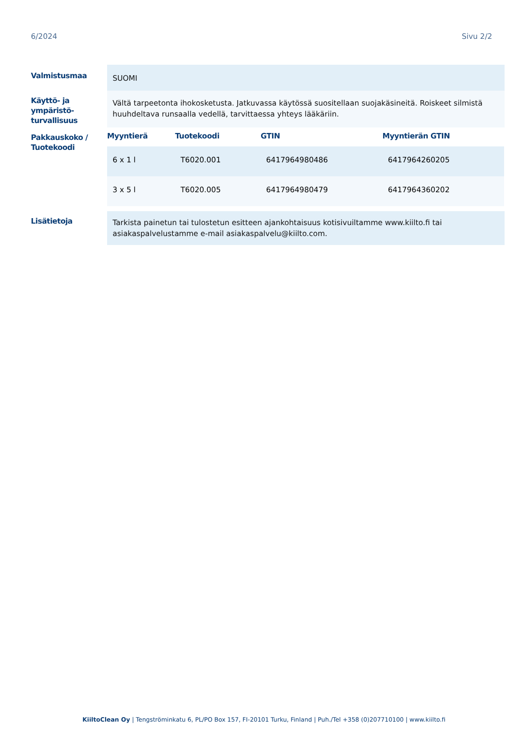6/2024 Sivu 2/2
Valmistusmaa
SUOMI
Käyttö- ja ympäristö-turvallisuus
Vältä tarpeetonta ihokosketusta. Jatkuvassa käytössä suositellaan suojakäsineitä. Roiskeet silmistä huuhdeltava runsaalla vedellä, tarvittaessa yhteys lääkäriin.
Pakkauskoko / Tuotekoodi
| Myyntierä | Tuotekoodi | GTIN | Myyntierän GTIN |
| --- | --- | --- | --- |
| 6 x 1 l | T6020.001 | 6417964980486 | 6417964260205 |
| 3 x 5 l | T6020.005 | 6417964980479 | 6417964360202 |
Lisätietoja
Tarkista painetun tai tulostetun esitteen ajankohtaisuus kotisivuiltamme www.kiilto.fi tai asiakaspalvelustamme e-mail asiakaspalvelu@kiilto.com.
KiiltoClean Oy | Tengströminkatu 6, PL/PO Box 157, FI-20101 Turku, Finland | Puh./Tel +358 (0)207710100 | www.kiilto.fi